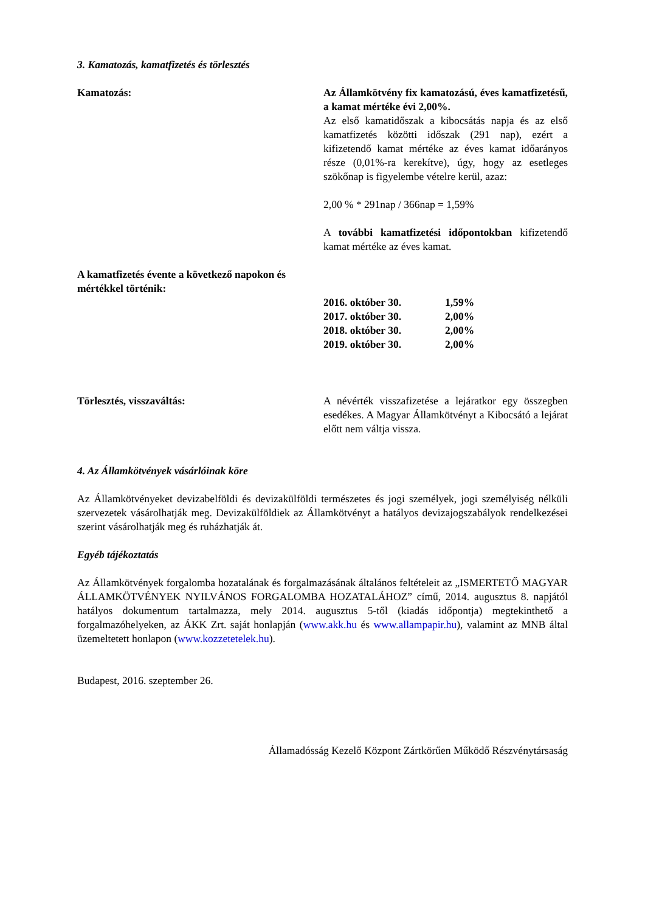3. Kamatozás, kamatfizetés és törlesztés
Kamatozás: Az Államkötvény fix kamatozású, éves kamatfizetésű, a kamat mértéke évi 2,00%.
Az első kamatidőszak a kibocsátás napja és az első kamatfizetés közötti időszak (291 nap), ezért a kifizetendő kamat mértéke az éves kamat időarányos része (0,01%-ra kerekítve), úgy, hogy az esetleges szökőnap is figyelembe vételre kerül, azaz:
2,00 % * 291nap / 366nap = 1,59%
A további kamatfizetési időpontokban kifizetendő kamat mértéke az éves kamat.
A kamatfizetés évente a következő napokon és mértékkel történik:
| 2016. október 30. | 1,59% |
| 2017. október 30. | 2,00% |
| 2018. október 30. | 2,00% |
| 2019. október 30. | 2,00% |
Törlesztés, visszaváltás: A névérték visszafizetése a lejáratkor egy összegben esedékes. A Magyar Államkötvényt a Kibocsátó a lejárat előtt nem váltja vissza.
4. Az Államkötvények vásárlóinak köre
Az Államkötvényeket devizabelföldi és devizakülföldi természetes és jogi személyek, jogi személyiség nélküli szervezetek vásárolhatják meg. Devizakülföldiek az Államkötvényt a hatályos devizajogszabályok rendelkezései szerint vásárolhatják meg és ruházhatják át.
Egyéb tájékoztatás
Az Államkötvények forgalomba hozatalának és forgalmazásának általános feltételeit az „ISMERTETŐ MAGYAR ÁLLAMKÖTVÉNYEK NYILVÁNOS FORGALOMBA HOZATALÁHOZ” című, 2014. augusztus 8. napjától hatályos dokumentum tartalmazza, mely 2014. augusztus 5-től (kiadás időpontja) megtekinthető a forgalmazóhelyeken, az ÁKK Zrt. saját honlapján (www.akk.hu és www.allampapir.hu), valamint az MNB által üzemeltetett honlapon (www.kozzetetelek.hu).
Budapest, 2016. szeptember 26.
Államadósság Kezelő Központ Zártkörűen Működő Részvénytársaság